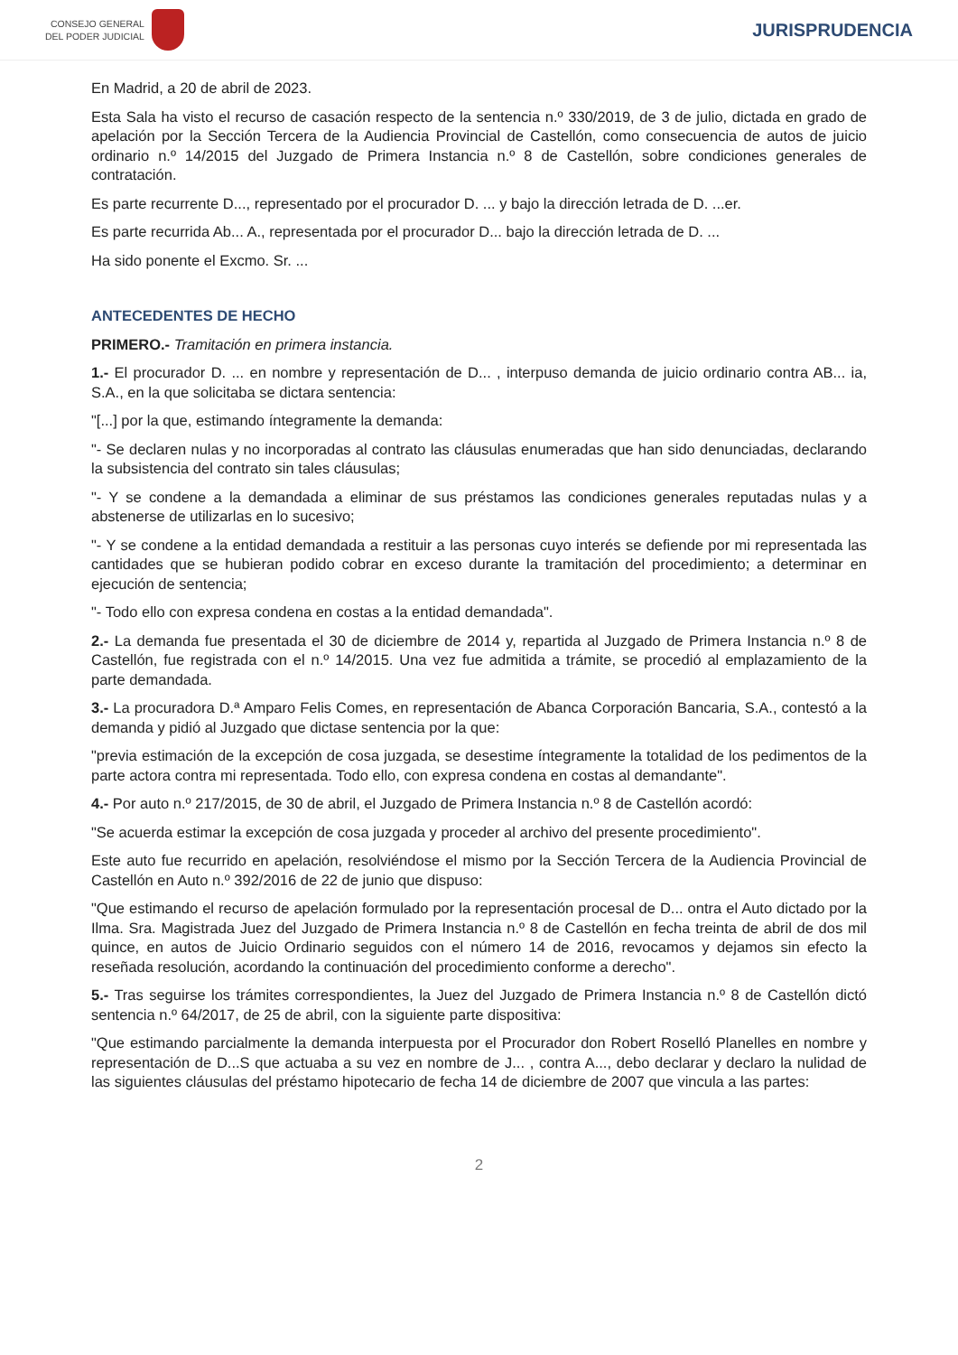CONSEJO GENERAL
DEL PODER JUDICIAL
JURISPRUDENCIA
En Madrid, a 20 de abril de 2023.
Esta Sala ha visto el recurso de casación respecto de la sentencia n.º 330/2019, de 3 de julio, dictada en grado de apelación por la Sección Tercera de la Audiencia Provincial de Castellón, como consecuencia de autos de juicio ordinario n.º 14/2015 del Juzgado de Primera Instancia n.º 8 de Castellón, sobre condiciones generales de contratación.
Es parte recurrente D..., representado por el procurador D. ... y bajo la dirección letrada de D. ...er.
Es parte recurrida Ab... A., representada por el procurador D... bajo la dirección letrada de D. ...
Ha sido ponente el Excmo. Sr. ...
ANTECEDENTES DE HECHO
PRIMERO.- Tramitación en primera instancia.
1.- El procurador D. ... en nombre y representación de D... , interpuso demanda de juicio ordinario contra AB... ia, S.A., en la que solicitaba se dictara sentencia:
"[...] por la que, estimando íntegramente la demanda:
"- Se declaren nulas y no incorporadas al contrato las cláusulas enumeradas que han sido denunciadas, declarando la subsistencia del contrato sin tales cláusulas;
"- Y se condene a la demandada a eliminar de sus préstamos las condiciones generales reputadas nulas y a abstenerse de utilizarlas en lo sucesivo;
"- Y se condene a la entidad demandada a restituir a las personas cuyo interés se defiende por mi representada las cantidades que se hubieran podido cobrar en exceso durante la tramitación del procedimiento; a determinar en ejecución de sentencia;
"- Todo ello con expresa condena en costas a la entidad demandada".
2.- La demanda fue presentada el 30 de diciembre de 2014 y, repartida al Juzgado de Primera Instancia n.º 8 de Castellón, fue registrada con el n.º 14/2015. Una vez fue admitida a trámite, se procedió al emplazamiento de la parte demandada.
3.- La procuradora D.ª Amparo Felis Comes, en representación de Abanca Corporación Bancaria, S.A., contestó a la demanda y pidió al Juzgado que dictase sentencia por la que:
"previa estimación de la excepción de cosa juzgada, se desestime íntegramente la totalidad de los pedimentos de la parte actora contra mi representada. Todo ello, con expresa condena en costas al demandante".
4.- Por auto n.º 217/2015, de 30 de abril, el Juzgado de Primera Instancia n.º 8 de Castellón acordó:
"Se acuerda estimar la excepción de cosa juzgada y proceder al archivo del presente procedimiento".
Este auto fue recurrido en apelación, resolviéndose el mismo por la Sección Tercera de la Audiencia Provincial de Castellón en Auto n.º 392/2016 de 22 de junio que dispuso:
"Que estimando el recurso de apelación formulado por la representación procesal de D... ontra el Auto dictado por la Ilma. Sra. Magistrada Juez del Juzgado de Primera Instancia n.º 8 de Castellón en fecha treinta de abril de dos mil quince, en autos de Juicio Ordinario seguidos con el número 14 de 2016, revocamos y dejamos sin efecto la reseñada resolución, acordando la continuación del procedimiento conforme a derecho".
5.- Tras seguirse los trámites correspondientes, la Juez del Juzgado de Primera Instancia n.º 8 de Castellón dictó sentencia n.º 64/2017, de 25 de abril, con la siguiente parte dispositiva:
"Que estimando parcialmente la demanda interpuesta por el Procurador don Robert Roselló Planelles en nombre y representación de D...S que actuaba a su vez en nombre de J... , contra A..., debo declarar y declaro la nulidad de las siguientes cláusulas del préstamo hipotecario de fecha 14 de diciembre de 2007 que vincula a las partes:
2